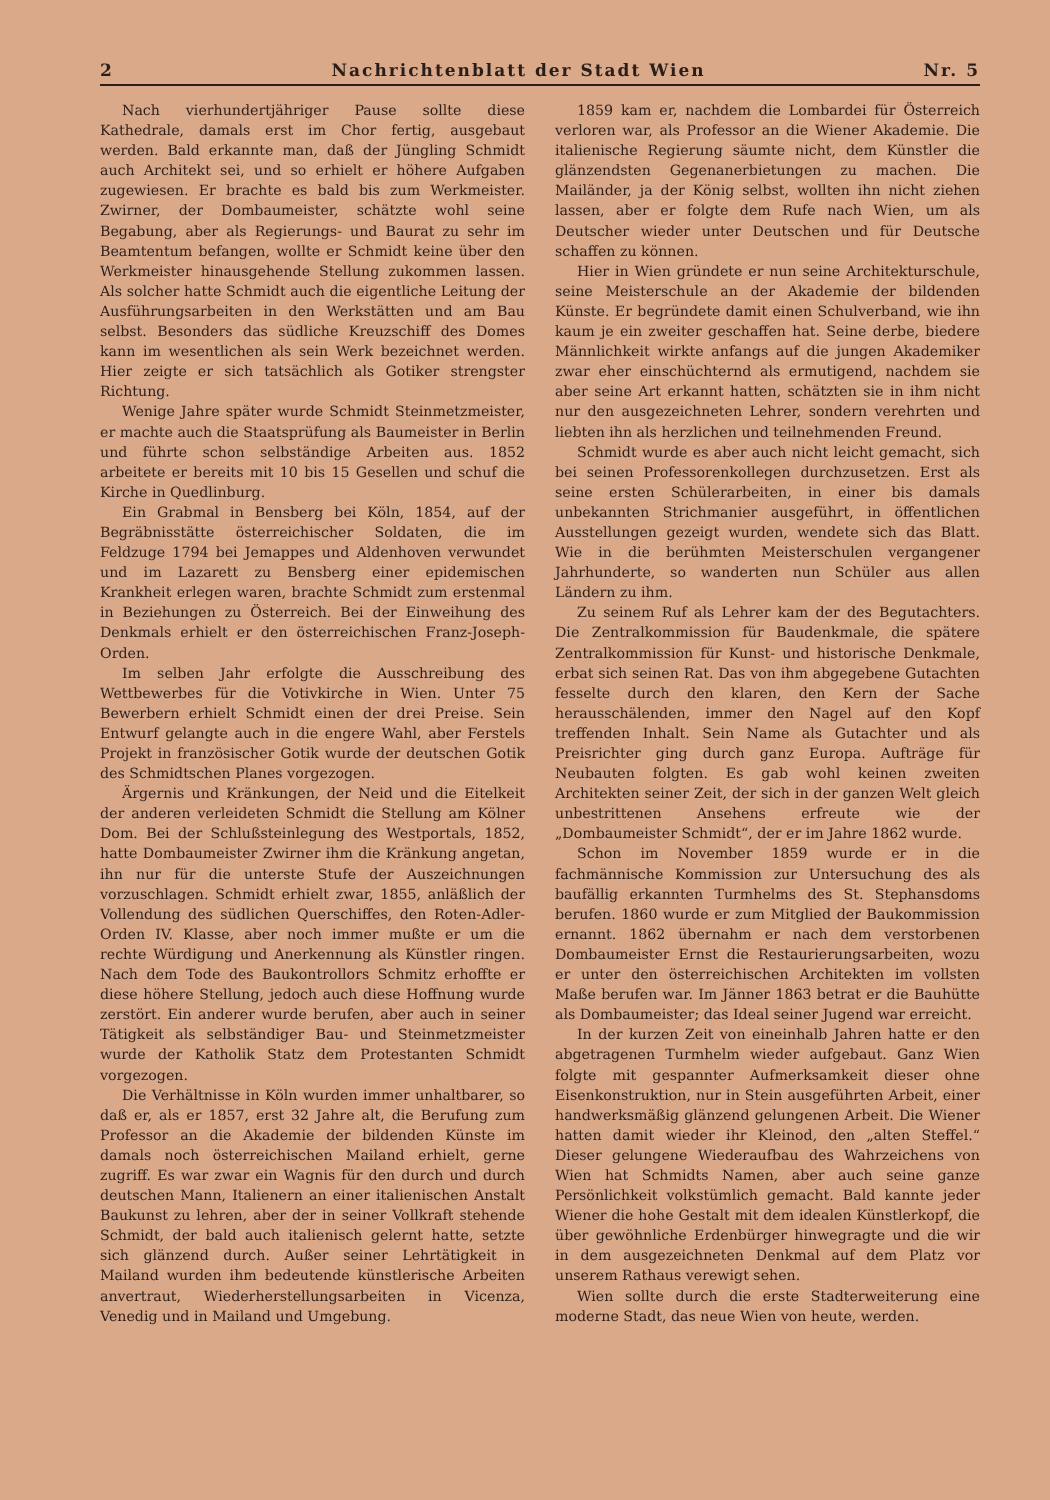2 Nachrichtenblatt der Stadt Wien Nr. 5
Nach vierhundertjähriger Pause sollte diese Kathedrale, damals erst im Chor fertig, ausgebaut werden. Bald erkannte man, daß der Jüngling Schmidt auch Architekt sei, und so erhielt er höhere Aufgaben zugewiesen. Er brachte es bald bis zum Werkmeister. Zwirner, der Dombaumeister, schätzte wohl seine Begabung, aber als Regierungs- und Baurat zu sehr im Beamtentum befangen, wollte er Schmidt keine über den Werkmeister hinausgehende Stellung zukommen lassen. Als solcher hatte Schmidt auch die eigentliche Leitung der Ausführungsarbeiten in den Werkstätten und am Bau selbst. Besonders das südliche Kreuzschiff des Domes kann im wesentlichen als sein Werk bezeichnet werden. Hier zeigte er sich tatsächlich als Gotiker strengster Richtung.
Wenige Jahre später wurde Schmidt Steinmetzmeister, er machte auch die Staatsprüfung als Baumeister in Berlin und führte schon selbständige Arbeiten aus. 1852 arbeitete er bereits mit 10 bis 15 Gesellen und schuf die Kirche in Quedlinburg.
Ein Grabmal in Bensberg bei Köln, 1854, auf der Begräbnisstätte österreichischer Soldaten, die im Feldzuge 1794 bei Jemappes und Aldenhoven verwundet und im Lazarett zu Bensberg einer epidemischen Krankheit erlegen waren, brachte Schmidt zum erstenmal in Beziehungen zu Österreich. Bei der Einweihung des Denkmals erhielt er den österreichischen Franz-Joseph-Orden.
Im selben Jahr erfolgte die Ausschreibung des Wettbewerbes für die Votivkirche in Wien. Unter 75 Bewerbern erhielt Schmidt einen der drei Preise. Sein Entwurf gelangte auch in die engere Wahl, aber Ferstels Projekt in französischer Gotik wurde der deutschen Gotik des Schmidtschen Planes vorgezogen.
Ärgernis und Kränkungen, der Neid und die Eitelkeit der anderen verleideten Schmidt die Stellung am Kölner Dom. Bei der Schlußsteinlegung des Westportals, 1852, hatte Dombaumeister Zwirner ihm die Kränkung angetan, ihn nur für die unterste Stufe der Auszeichnungen vorzuschlagen. Schmidt erhielt zwar, 1855, anläßlich der Vollendung des südlichen Querschiffes, den Roten-Adler-Orden IV. Klasse, aber noch immer mußte er um die rechte Würdigung und Anerkennung als Künstler ringen. Nach dem Tode des Baukontrollors Schmitz erhoffte er diese höhere Stellung, jedoch auch diese Hoffnung wurde zerstört. Ein anderer wurde berufen, aber auch in seiner Tätigkeit als selbständiger Bau- und Steinmetzmeister wurde der Katholik Statz dem Protestanten Schmidt vorgezogen.
Die Verhältnisse in Köln wurden immer unhaltbarer, so daß er, als er 1857, erst 32 Jahre alt, die Berufung zum Professor an die Akademie der bildenden Künste im damals noch österreichischen Mailand erhielt, gerne zugriff. Es war zwar ein Wagnis für den durch und durch deutschen Mann, Italienern an einer italienischen Anstalt Baukunst zu lehren, aber der in seiner Vollkraft stehende Schmidt, der bald auch italienisch gelernt hatte, setzte sich glänzend durch. Außer seiner Lehrtätigkeit in Mailand wurden ihm bedeutende künstlerische Arbeiten anvertraut, Wiederherstellungsarbeiten in Vicenza, Venedig und in Mailand und Umgebung.
1859 kam er, nachdem die Lombardei für Österreich verloren war, als Professor an die Wiener Akademie. Die italienische Regierung säumte nicht, dem Künstler die glänzendsten Gegenanerbietungen zu machen. Die Mailänder, ja der König selbst, wollten ihn nicht ziehen lassen, aber er folgte dem Rufe nach Wien, um als Deutscher wieder unter Deutschen und für Deutsche schaffen zu können.
Hier in Wien gründete er nun seine Architekturschule, seine Meisterschule an der Akademie der bildenden Künste. Er begründete damit einen Schulverband, wie ihn kaum je ein zweiter geschaffen hat. Seine derbe, biedere Männlichkeit wirkte anfangs auf die jungen Akademiker zwar eher einschüchternd als ermutigend, nachdem sie aber seine Art erkannt hatten, schätzten sie in ihm nicht nur den ausgezeichneten Lehrer, sondern verehrten und liebten ihn als herzlichen und teilnehmenden Freund.
Schmidt wurde es aber auch nicht leicht gemacht, sich bei seinen Professorenkollegen durchzusetzen. Erst als seine ersten Schülerarbeiten, in einer bis damals unbekannten Strichmanier ausgeführt, in öffentlichen Ausstellungen gezeigt wurden, wendete sich das Blatt. Wie in die berühmten Meisterschulen vergangener Jahrhunderte, so wanderten nun Schüler aus allen Ländern zu ihm.
Zu seinem Ruf als Lehrer kam der des Begutachters. Die Zentralkommission für Baudenkmale, die spätere Zentralkommission für Kunst- und historische Denkmale, erbat sich seinen Rat. Das von ihm abgegebene Gutachten fesselte durch den klaren, den Kern der Sache herausschälenden, immer den Nagel auf den Kopf treffenden Inhalt. Sein Name als Gutachter und als Preisrichter ging durch ganz Europa. Aufträge für Neubauten folgten. Es gab wohl keinen zweiten Architekten seiner Zeit, der sich in der ganzen Welt gleich unbestrittenen Ansehens erfreute wie der „Dombaumeister Schmidt“, der er im Jahre 1862 wurde.
Schon im November 1859 wurde er in die fachmännische Kommission zur Untersuchung des als baufällig erkannten Turmhelms des St. Stephansdoms berufen. 1860 wurde er zum Mitglied der Baukommission ernannt. 1862 übernahm er nach dem verstorbenen Dombaumeister Ernst die Restaurierungsarbeiten, wozu er unter den österreichischen Architekten im vollsten Maße berufen war. Im Jänner 1863 betrat er die Bauhütte als Dombaumeister; das Ideal seiner Jugend war erreicht.
In der kurzen Zeit von eineinhalb Jahren hatte er den abgetragenen Turmhelm wieder aufgebaut. Ganz Wien folgte mit gespannter Aufmerksamkeit dieser ohne Eisenkonstruktion, nur in Stein ausgeführten Arbeit, einer handwerksmäßig glänzend gelungenen Arbeit. Die Wiener hatten damit wieder ihr Kleinod, den „alten Steffel.“ Dieser gelungene Wiederaufbau des Wahrzeichens von Wien hat Schmidts Namen, aber auch seine ganze Persönlichkeit volkstümlich gemacht. Bald kannte jeder Wiener die hohe Gestalt mit dem idealen Künstlerkopf, die über gewöhnliche Erdenbürger hinwegragte und die wir in dem ausgezeichneten Denkmal auf dem Platz vor unserem Rathaus verewigt sehen.
Wien sollte durch die erste Stadterweiterung eine moderne Stadt, das neue Wien von heute, werden.